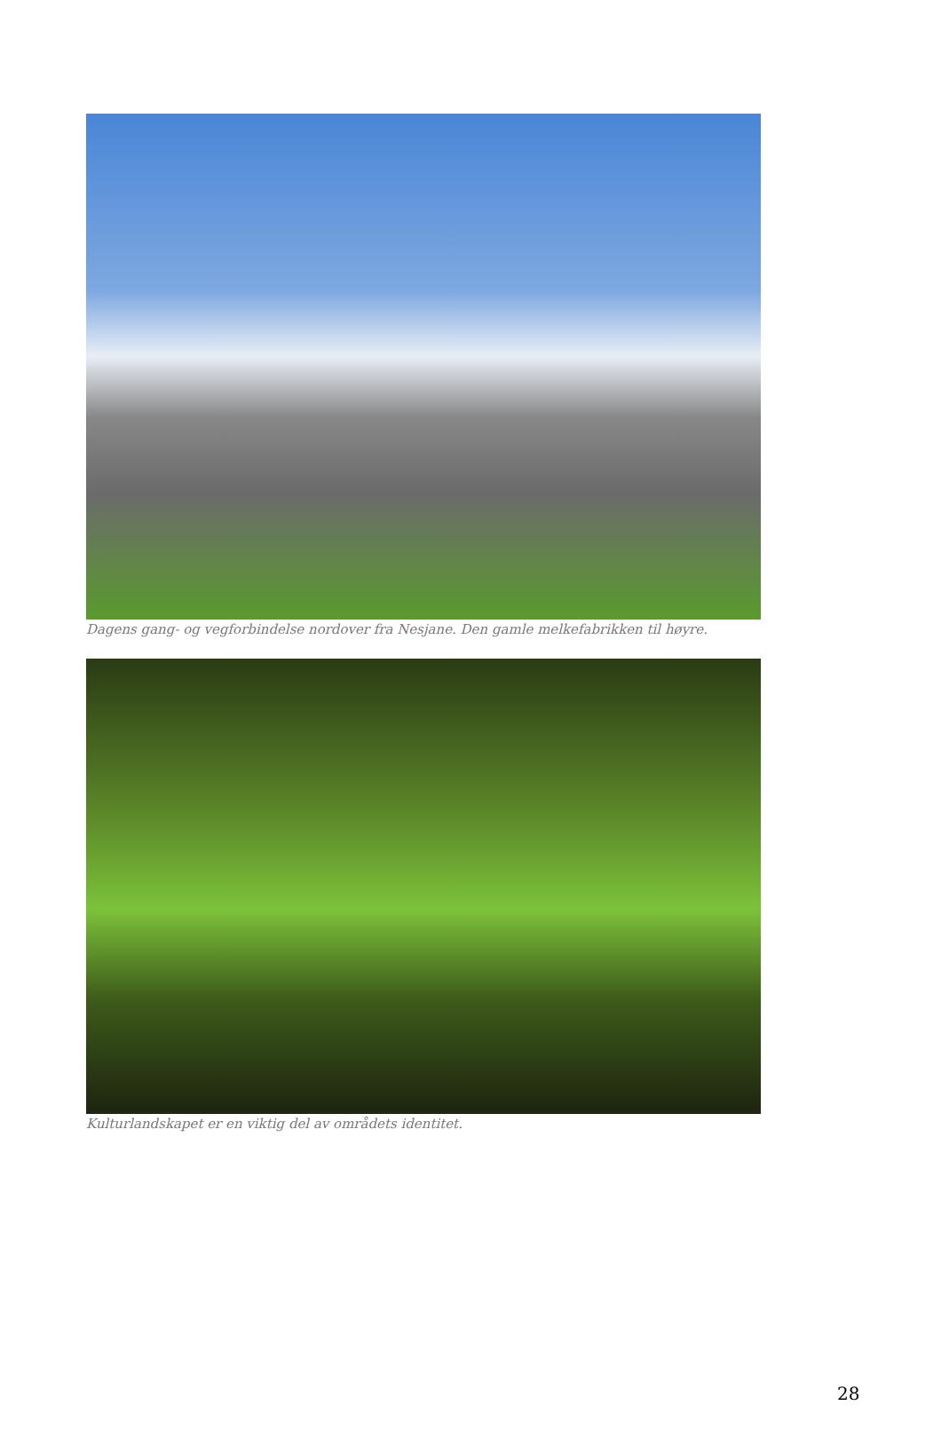Dagens gang- og vegforbindelse nordover fra Nesjane. Den gamle melkefabrikken til høyre.
Kulturlandskapet er en viktig del av områdets identitet.
28